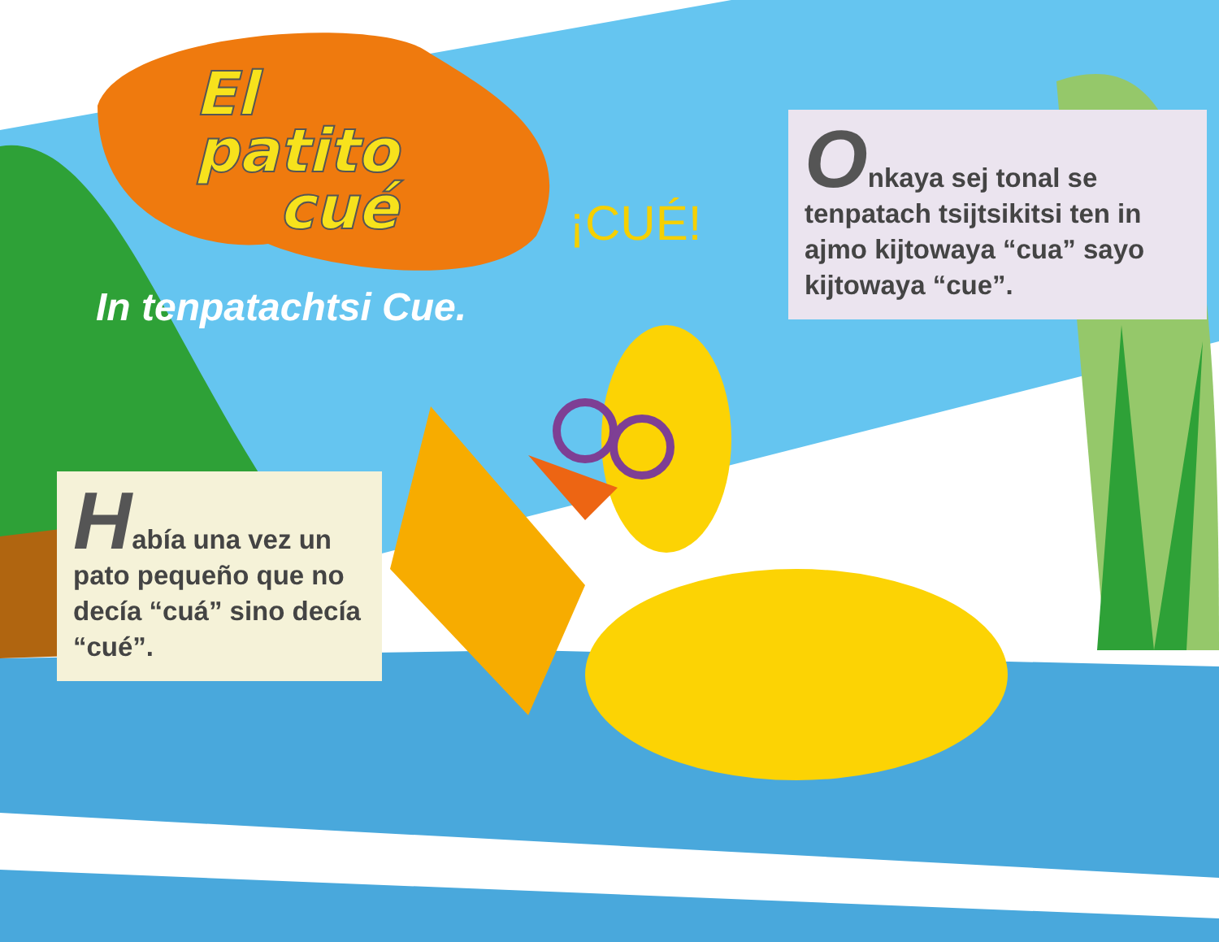El
patito
cué
In tenpatachtsi Cue.
¡CUÉ!
Onkaya sej tonal se tenpatach tsijtsikitsi ten in ajmo kijtowaya “cua” sayo kijtowaya “cue”.
Había una vez un pato pequeño que no decía “cuá” sino decía “cué”.